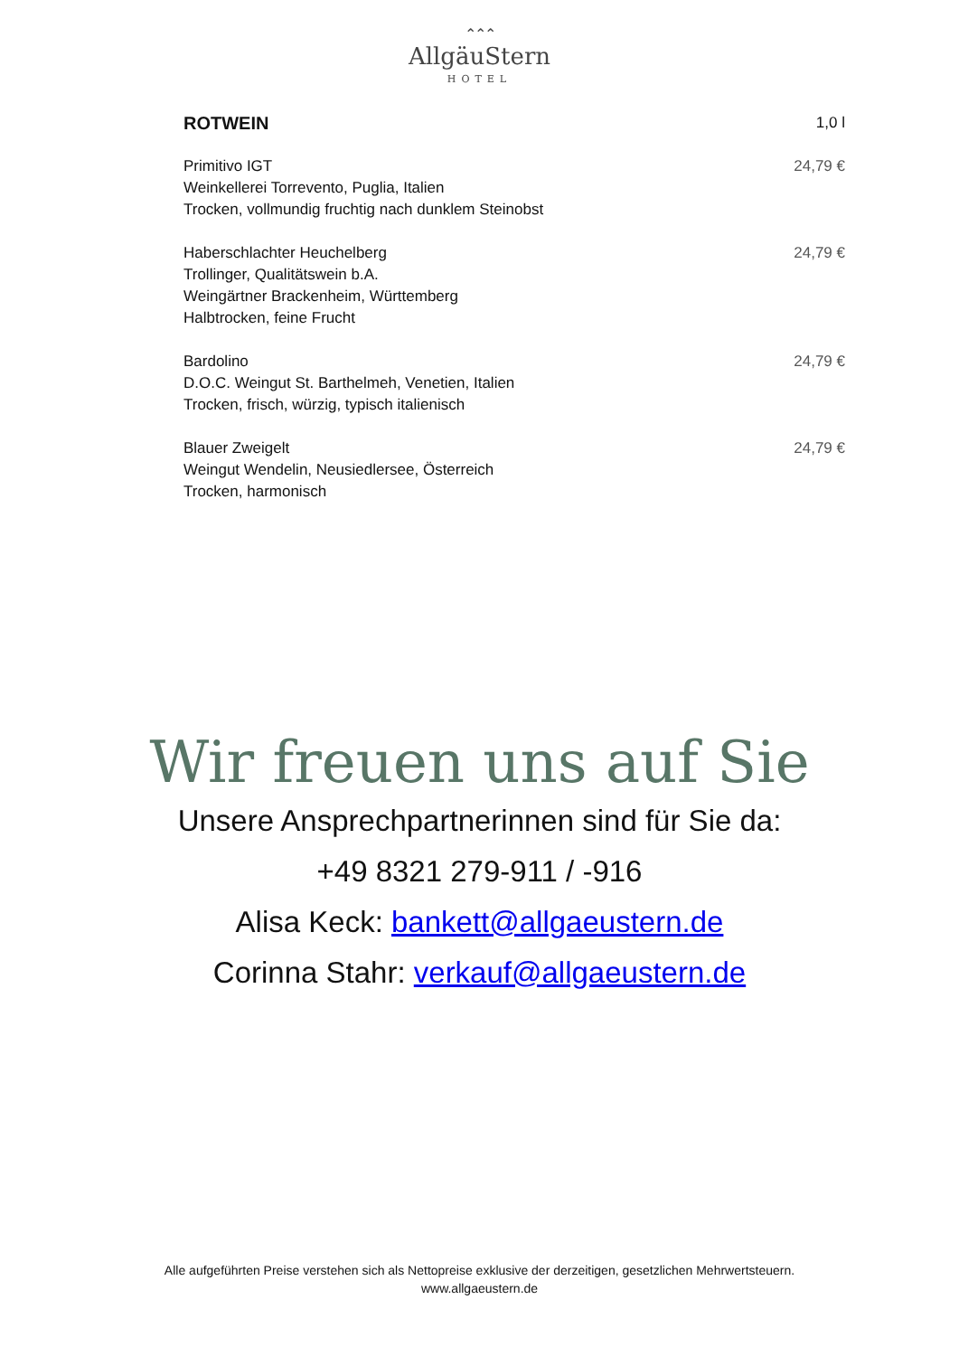⌃⌃⌃
AllgäuStern
HOTEL
ROTWEIN 1,0 l
Primitivo IGT
Weinkellerei Torrevento, Puglia, Italien
Trocken, vollmundig fruchtig nach dunklem Steinobst 24,79 €
Haberschlachter Heuchelberg
Trollinger, Qualitätswein b.A.
Weingärtner Brackenheim, Württemberg
Halbtrocken, feine Frucht 24,79 €
Bardolino
D.O.C. Weingut St. Barthelmeh, Venetien, Italien
Trocken, frisch, würzig, typisch italienisch 24,79 €
Blauer Zweigelt
Weingut Wendelin, Neusiedlersee, Österreich
Trocken, harmonisch 24,79 €
Wir freuen uns auf Sie
Unsere Ansprechpartnerinnen sind für Sie da:
+49 8321 279-911 / -916
Alisa Keck: bankett@allgaeustern.de
Corinna Stahr: verkauf@allgaeustern.de
Alle aufgeführten Preise verstehen sich als Nettopreise exklusive der derzeitigen, gesetzlichen Mehrwertsteuern.
www.allgaeustern.de